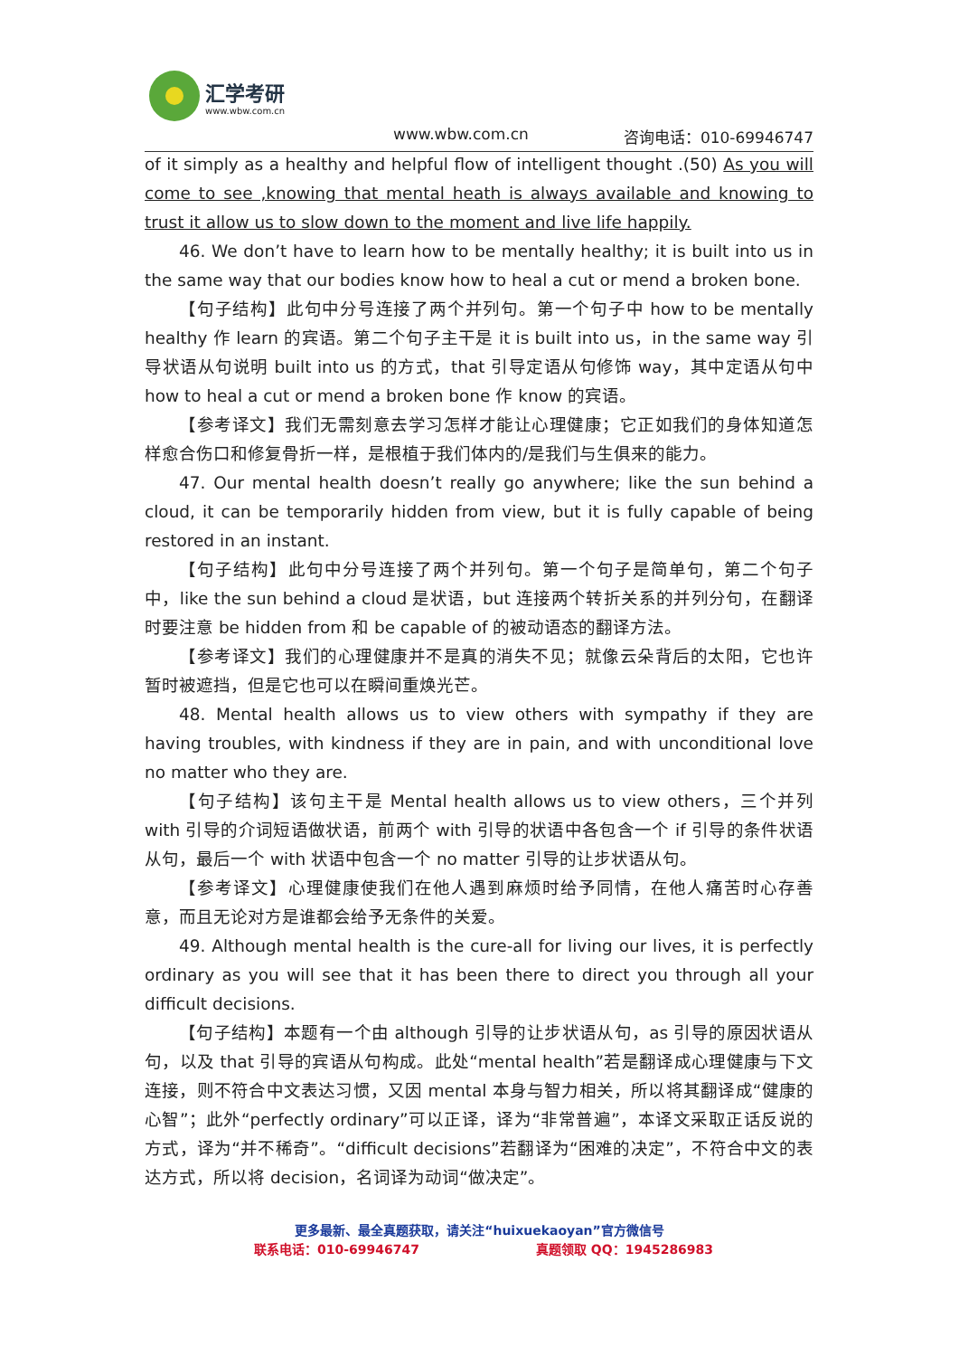汇学考研
www.wbw.com.cn
www.wbw.com.cn 咨询电话：010-69946747
of it simply as a healthy and helpful flow of intelligent thought .(50) As you will come to see ,knowing that mental heath is always available and knowing to trust it allow us to slow down to the moment and live life happily.
46. We don’t have to learn how to be mentally healthy; it is built into us in the same way that our bodies know how to heal a cut or mend a broken bone.
【句子结构】此句中分号连接了两个并列句。第一个句子中 how to be mentally healthy 作 learn 的宾语。第二个句子主干是 it is built into us，in the same way 引导状语从句说明 built into us 的方式，that 引导定语从句修饰 way，其中定语从句中 how to heal a cut or mend a broken bone 作 know 的宾语。
【参考译文】我们无需刻意去学习怎样才能让心理健康；它正如我们的身体知道怎样愈合伤口和修复骨折一样，是根植于我们体内的/是我们与生俱来的能力。
47. Our mental health doesn’t really go anywhere; like the sun behind a cloud, it can be temporarily hidden from view, but it is fully capable of being restored in an instant.
【句子结构】此句中分号连接了两个并列句。第一个句子是简单句，第二个句子中，like the sun behind a cloud 是状语，but 连接两个转折关系的并列分句，在翻译时要注意 be hidden from 和 be capable of 的被动语态的翻译方法。
【参考译文】我们的心理健康并不是真的消失不见；就像云朵背后的太阳，它也许暂时被遮挡，但是它也可以在瞬间重焕光芒。
48. Mental health allows us to view others with sympathy if they are having troubles, with kindness if they are in pain, and with unconditional love no matter who they are.
【句子结构】该句主干是 Mental health allows us to view others，三个并列 with 引导的介词短语做状语，前两个 with 引导的状语中各包含一个 if 引导的条件状语从句，最后一个 with 状语中包含一个 no matter 引导的让步状语从句。
【参考译文】心理健康使我们在他人遇到麻烦时给予同情，在他人痛苦时心存善意，而且无论对方是谁都会给予无条件的关爱。
49. Although mental health is the cure-all for living our lives, it is perfectly ordinary as you will see that it has been there to direct you through all your difficult decisions.
【句子结构】本题有一个由 although 引导的让步状语从句，as 引导的原因状语从句，以及 that 引导的宾语从句构成。此处“mental health”若是翻译成心理健康与下文连接，则不符合中文表达习惯，又因 mental 本身与智力相关，所以将其翻译成“健康的心智”；此外“perfectly ordinary”可以正译，译为“非常普遍”，本译文采取正话反说的方式，译为“并不稀奇”。“difficult decisions”若翻译为“困难的决定”，不符合中文的表达方式，所以将 decision，名词译为动词“做决定”。
更多最新、最全真题获取，请关注“huixuekaoyan”官方微信号
联系电话：010-69946747 真题领取 QQ：1945286983